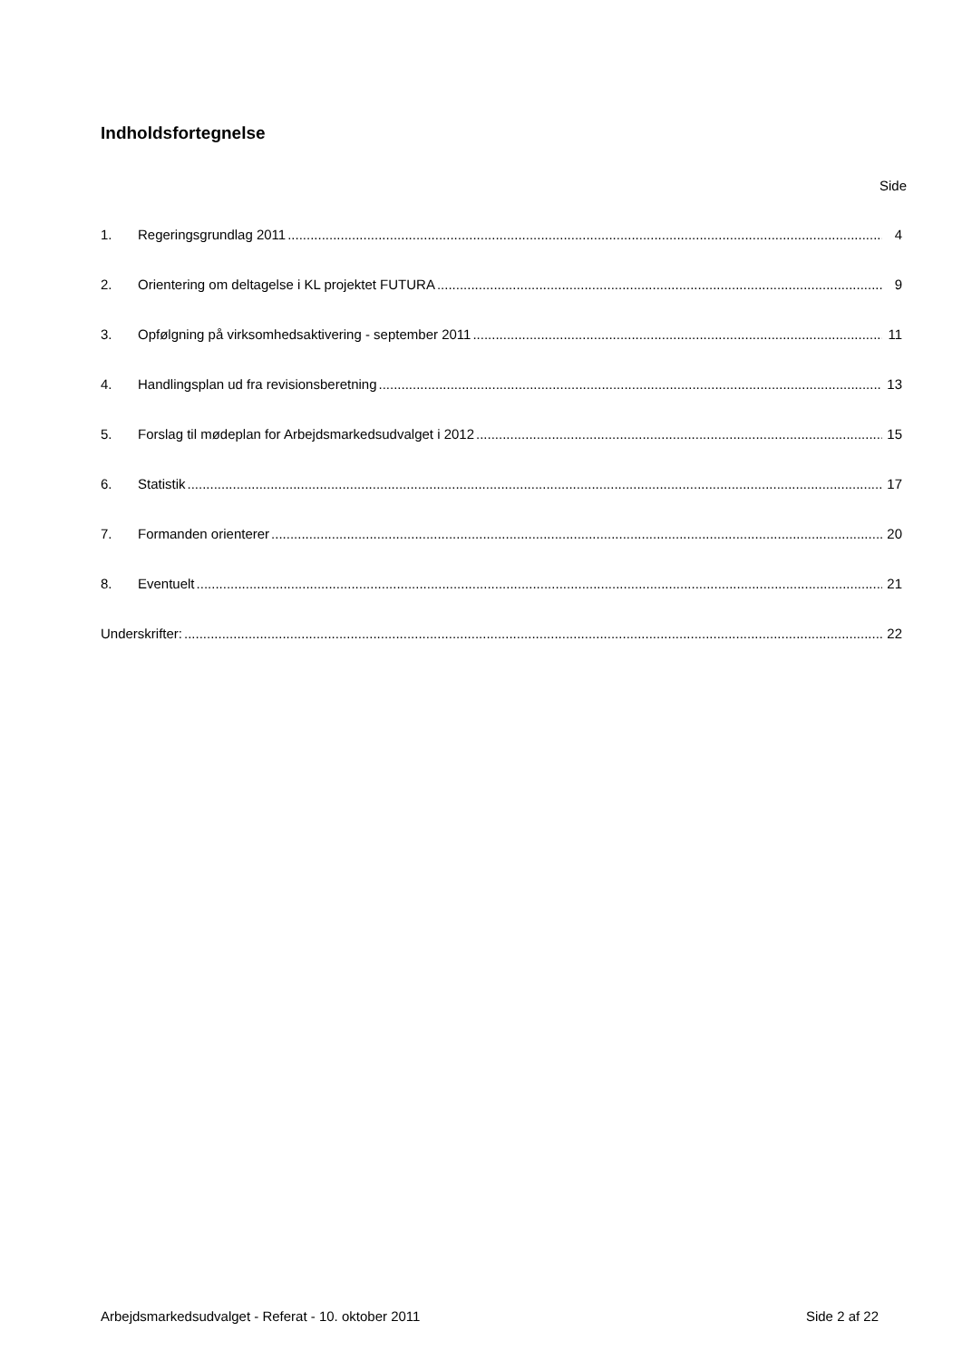Indholdsfortegnelse
Side
1. Regeringsgrundlag 2011 4
2. Orientering om deltagelse i KL projektet FUTURA 9
3. Opfølgning på virksomhedsaktivering - september 2011 11
4. Handlingsplan ud fra revisionsberetning 13
5. Forslag til mødeplan for Arbejdsmarkedsudvalget i 2012 15
6. Statistik 17
7. Formanden orienterer 20
8. Eventuelt 21
Underskrifter: 22
Arbejdsmarkedsudvalget - Referat - 10. oktober 2011 Side 2 af 22